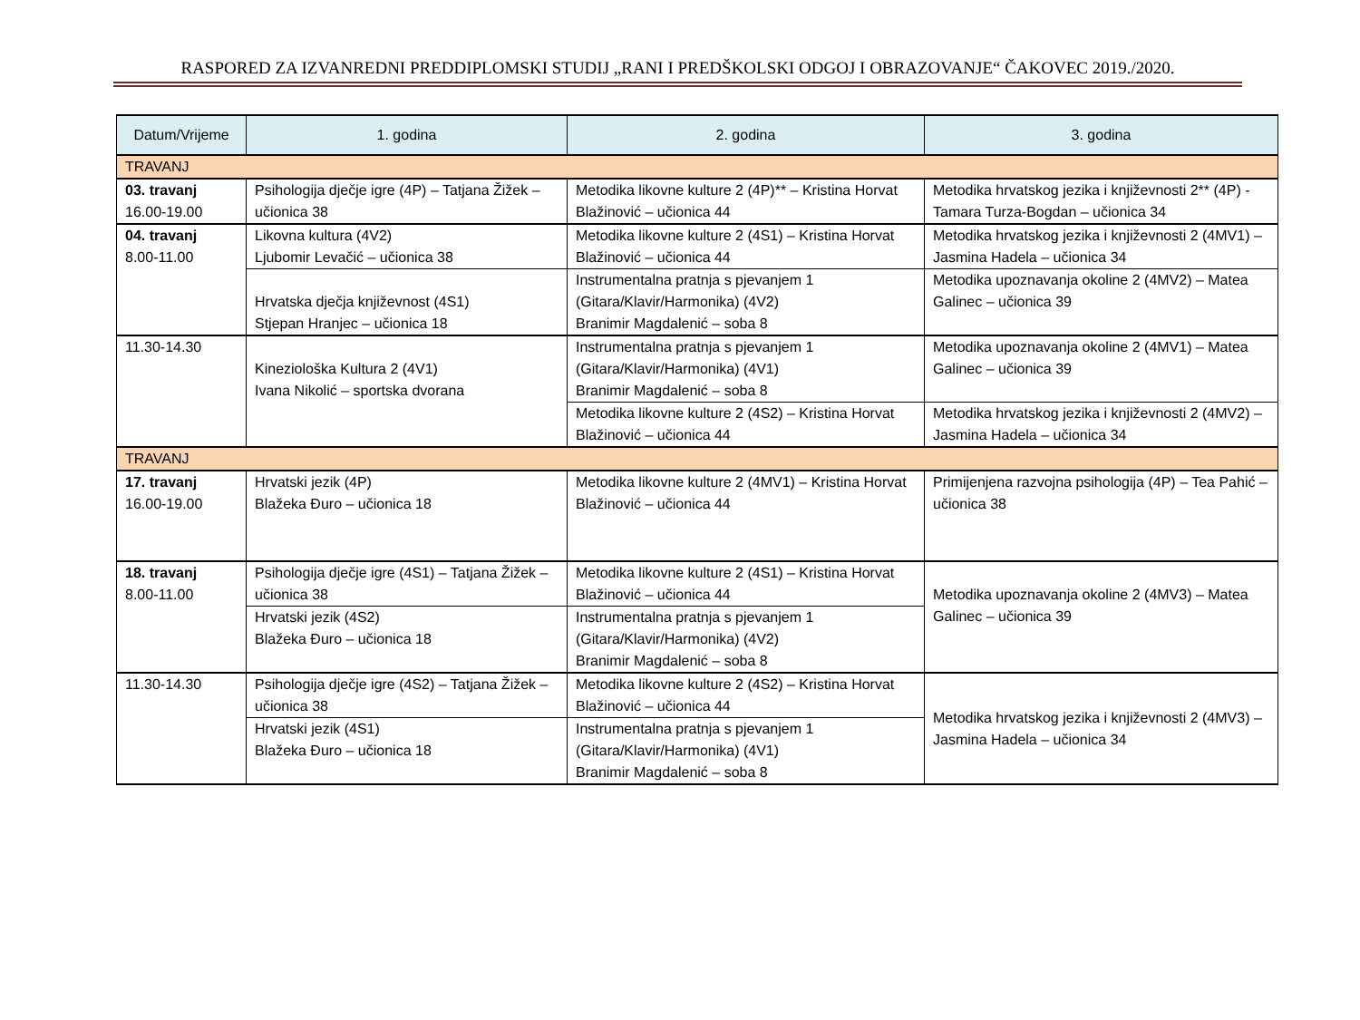RASPORED ZA IZVANREDNI PREDDIPLOMSKI STUDIJ „RANI I PREDŠKOLSKI ODGOJ I OBRAZOVANJE“ ČAKOVEC 2019./2020.
| Datum/Vrijeme | 1. godina | 2. godina | 3. godina |
| --- | --- | --- | --- |
| TRAVANJ | | | |
| 03. travanj 16.00-19.00 | Psihologija dječje igre (4P) – Tatjana Žižek – učionica 38 | Metodika likovne kulture 2 (4P)** – Kristina Horvat Blažinović – učionica 44 | Metodika hrvatskog jezika i književnosti 2** (4P) - Tamara Turza-Bogdan – učionica 34 |
| 04. travanj 8.00-11.00 | Likovna kultura (4V2) Ljubomir Levačić – učionica 38 | Metodika likovne kulture 2 (4S1) – Kristina Horvat Blažinović – učionica 44 | Metodika hrvatskog jezika i književnosti 2 (4MV1) – Jasmina Hadela – učionica 34 |
| | Hrvatska dječja književnost (4S1) Stjepan Hranjec – učionica 18 | Instrumentalna pratnja s pjevanjem 1 (Gitara/Klavir/Harmonika) (4V2) Branimir Magdalenić – soba 8 | Metodika upoznavanja okoline 2 (4MV2) – Matea Galinec – učionica 39 |
| 11.30-14.30 | Kineziološka Kultura 2 (4V1) Ivana Nikolić – sportska dvorana | Instrumentalna pratnja s pjevanjem 1 (Gitara/Klavir/Harmonika) (4V1) Branimir Magdalenić – soba 8 | Metodika upoznavanja okoline 2 (4MV1) – Matea Galinec – učionica 39 |
| | | Metodika likovne kulture 2 (4S2) – Kristina Horvat Blažinović – učionica 44 | Metodika hrvatskog jezika i književnosti 2 (4MV2) – Jasmina Hadela – učionica 34 |
| TRAVANJ | | | |
| 17. travanj 16.00-19.00 | Hrvatski jezik (4P) Blažeka Đuro – učionica 18 | Metodika likovne kulture 2 (4MV1) – Kristina Horvat Blažinović – učionica 44 | Primijenjena razvojna psihologija (4P) – Tea Pahić – učionica 38 |
| 18. travanj 8.00-11.00 | Psihologija dječje igre (4S1) – Tatjana Žižek – učionica 38 | Metodika likovne kulture 2 (4S1) – Kristina Horvat Blažinović – učionica 44 | Metodika upoznavanja okoline 2 (4MV3) – Matea Galinec – učionica 39 |
| | Hrvatski jezik (4S2) Blažeka Đuro – učionica 18 | Instrumentalna pratnja s pjevanjem 1 (Gitara/Klavir/Harmonika) (4V2) Branimir Magdalenić – soba 8 | |
| 11.30-14.30 | Psihologija dječje igre (4S2) – Tatjana Žižek – učionica 38 | Metodika likovne kulture 2 (4S2) – Kristina Horvat Blažinović – učionica 44 | Metodika hrvatskog jezika i književnosti 2 (4MV3) – Jasmina Hadela – učionica 34 |
| | Hrvatski jezik (4S1) Blažeka Đuro – učionica 18 | Instrumentalna pratnja s pjevanjem 1 (Gitara/Klavir/Harmonika) (4V1) Branimir Magdalenić – soba 8 | |